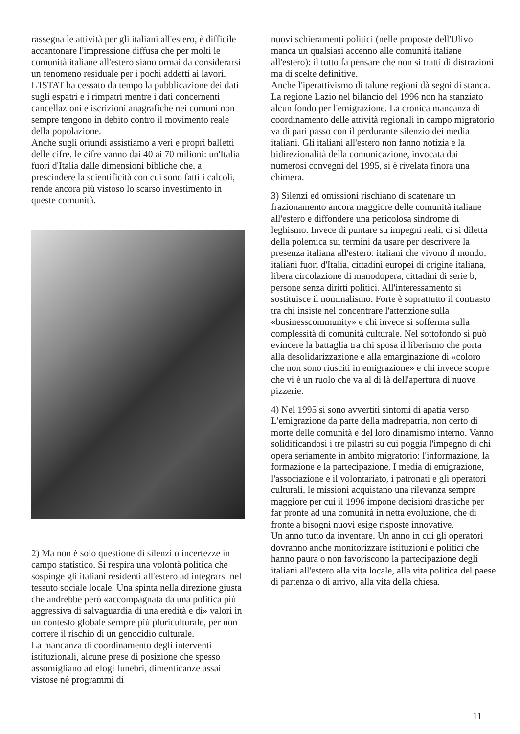rassegna le attività per gli italiani all'estero, è difficile accantonare l'impressione diffusa che per molti le comunità italiane all'estero siano ormai da considerarsi un fenomeno residuale per i pochi addetti ai lavori. L'ISTAT ha cessato da tempo la pubblicazione dei dati sugli espatri e i rimpatri mentre i dati concernenti cancellazioni e iscrizioni anagrafiche nei comuni non sempre tengono in debito contro il movimento reale della popolazione.
Anche sugli oriundi assistiamo a veri e propri balletti delle cifre. le cifre vanno dai 40 ai 70 milioni: un'Italia fuori d'Italia dalle dimensioni bibliche che, a prescindere la scientificità con cui sono fatti i calcoli, rende ancora più vistoso lo scarso investimento in queste comunità.
2) Ma non è solo questione di silenzi o incertezze in campo statistico. Si respira una volontà politica che sospinge gli italiani residenti all'estero ad integrarsi nel tessuto sociale locale. Una spinta nella direzione giusta che andrebbe però «accompagnata da una politica più aggressiva di salvaguardia di una eredità e di» valori in un contesto globale sempre più pluriculturale, per non correre il rischio di un genocidio culturale.
La mancanza di coordinamento degli interventi istituzionali, alcune prese di posizione che spesso assomigliano ad elogi funebri, dimenticanze assai vistose nè programmi di
nuovi schieramenti politici (nelle proposte dell'Ulivo manca un qualsiasi accenno alle comunità italiane all'estero): il tutto fa pensare che non si tratti di distrazioni ma di scelte definitive.
Anche l'iperattivismo di talune regioni dà segni di stanca. La regione Lazio nel bilancio del 1996 non ha stanziato alcun fondo per l'emigrazione. La cronica mancanza di coordinamento delle attività regionali in campo migratorio va di pari passo con il perdurante silenzio dei media italiani. Gli italiani all'estero non fanno notizia e la bidirezionalità della comunicazione, invocata dai numerosi convegni del 1995, si è rivelata finora una chimera.
3) Silenzi ed omissioni rischiano di scatenare un frazionamento ancora maggiore delle comunità italiane all'estero e diffondere una pericolosa sindrome di leghismo. Invece di puntare su impegni reali, ci si diletta della polemica sui termini da usare per descrivere la presenza italiana all'estero: italiani che vivono il mondo, italiani fuori d'Italia, cittadini europei di origine italiana, libera circolazione di manodopera, cittadini di serie b, persone senza diritti politici. All'interessamento si sostituisce il nominalismo. Forte è soprattutto il contrasto tra chi insiste nel concentrare l'attenzione sulla «businesscommunity» e chi invece si sofferma sulla complessità di comunità culturale. Nel sottofondo si può evincere la battaglia tra chi sposa il liberismo che porta alla desolidarizzazione e alla emarginazione di «coloro che non sono riusciti in emigrazione» e chi invece scopre che vi è un ruolo che va al di là dell'apertura di nuove pizzerie.
4) Nel 1995 si sono avvertiti sintomi di apatia verso L'emigrazione da parte della madrepatria, non certo di morte delle comunità e del loro dinamismo interno. Vanno solidificandosi i tre pilastri su cui poggia l'impegno di chi opera seriamente in ambito migratorio: l'informazione, la formazione e la partecipazione. I media di emigrazione, l'associazione e il volontariato, i patronati e gli operatori culturali, le missioni acquistano una rilevanza sempre maggiore per cui il 1996 impone decisioni drastiche per far pronte ad una comunità in netta evoluzione, che di fronte a bisogni nuovi esige risposte innovative.
Un anno tutto da inventare. Un anno in cui gli operatori dovranno anche monitorizzare istituzioni e politici che hanno paura o non favoriscono la partecipazione degli italiani all'estero alla vita locale, alla vita politica del paese di partenza o di arrivo, alla vita della chiesa.
11